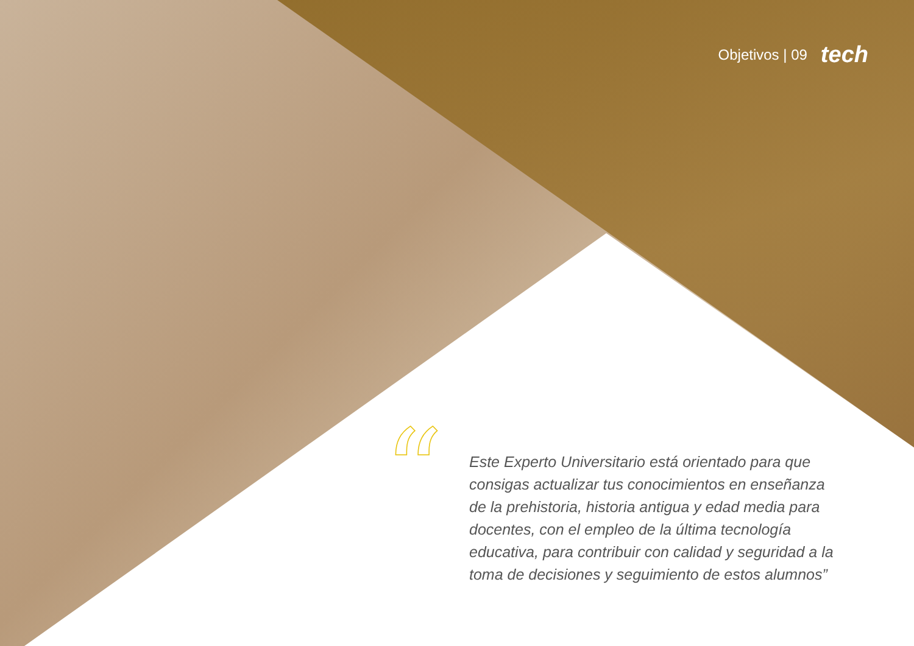Objetivos | 09 tech
“
Este Experto Universitario está orientado para que consigas actualizar tus conocimientos en enseñanza de la prehistoria, historia antigua y edad media para docentes, con el empleo de la última tecnología educativa, para contribuir con calidad y seguridad a la toma de decisiones y seguimiento de estos alumnos”